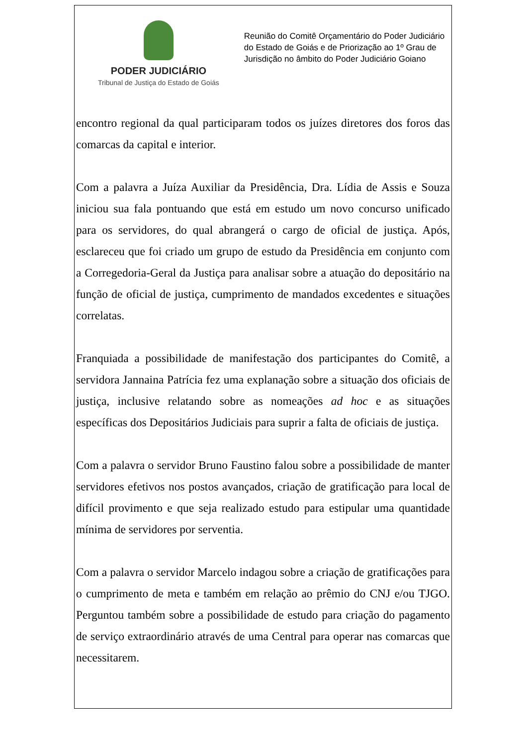PODER JUDICIÁRIO
Tribunal de Justiça do Estado de Goiás
Reunião do Comitê Orçamentário do Poder Judiciário do Estado de Goiás e de Priorização ao 1º Grau de Jurisdição no âmbito do Poder Judiciário Goiano
encontro regional da qual participaram todos os juízes diretores dos foros das comarcas da capital e interior.
Com a palavra a Juíza Auxiliar da Presidência, Dra. Lídia de Assis e Souza iniciou sua fala pontuando que está em estudo um novo concurso unificado para os servidores, do qual abrangerá o cargo de oficial de justiça. Após, esclareceu que foi criado um grupo de estudo da Presidência em conjunto com a Corregedoria-Geral da Justiça para analisar sobre a atuação do depositário na função de oficial de justiça, cumprimento de mandados excedentes e situações correlatas.
Franquiada a possibilidade de manifestação dos participantes do Comitê, a servidora Jannaina Patrícia fez uma explanação sobre a situação dos oficiais de justiça, inclusive relatando sobre as nomeações ad hoc e as situações específicas dos Depositários Judiciais para suprir a falta de oficiais de justiça.
Com a palavra o servidor Bruno Faustino falou sobre a possibilidade de manter servidores efetivos nos postos avançados, criação de gratificação para local de difícil provimento e que seja realizado estudo para estipular uma quantidade mínima de servidores por serventia.
Com a palavra o servidor Marcelo indagou sobre a criação de gratificações para o cumprimento de meta e também em relação ao prêmio do CNJ e/ou TJGO. Perguntou também sobre a possibilidade de estudo para criação do pagamento de serviço extraordinário através de uma Central para operar nas comarcas que necessitarem.